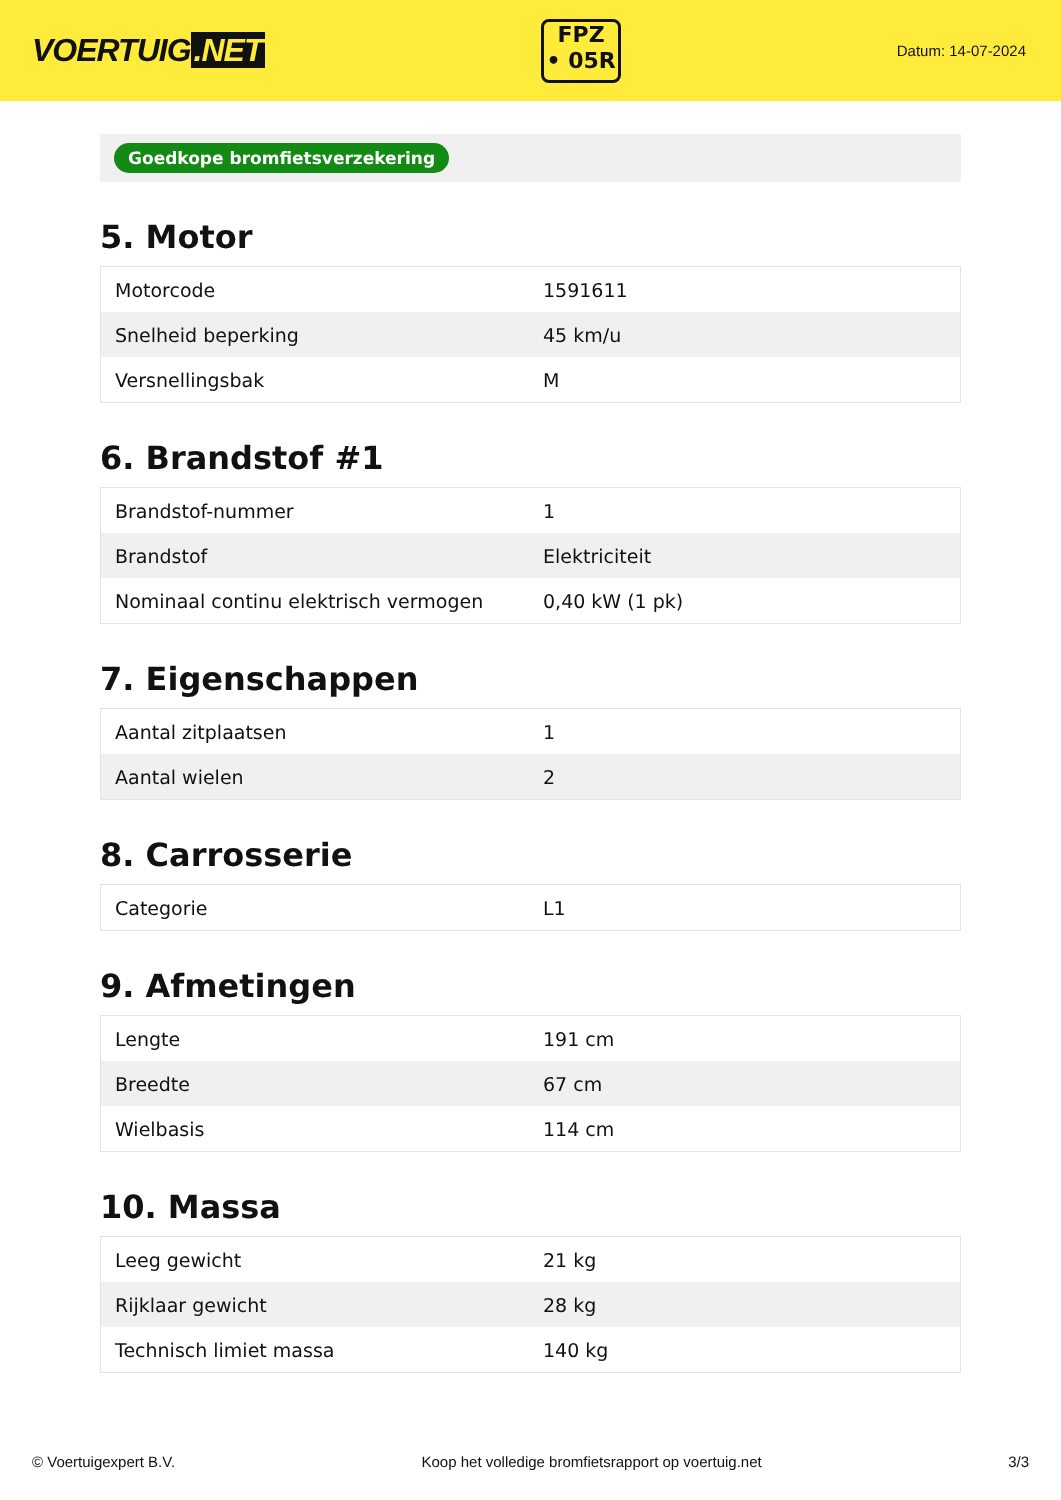VOERTUIG.NET
FPZ
• 05R
Datum: 14-07-2024
Goedkope bromfietsverzekering
5. Motor
| Motorcode | 1591611 |
| Snelheid beperking | 45 km/u |
| Versnellingsbak | M |
6. Brandstof #1
| Brandstof-nummer | 1 |
| Brandstof | Elektriciteit |
| Nominaal continu elektrisch vermogen | 0,40 kW (1 pk) |
7. Eigenschappen
| Aantal zitplaatsen | 1 |
| Aantal wielen | 2 |
8. Carrosserie
| Categorie | L1 |
9. Afmetingen
| Lengte | 191 cm |
| Breedte | 67 cm |
| Wielbasis | 114 cm |
10. Massa
| Leeg gewicht | 21 kg |
| Rijklaar gewicht | 28 kg |
| Technisch limiet massa | 140 kg |
© Voertuigexpert B.V. Koop het volledige bromfietsrapport op voertuig.net 3/3